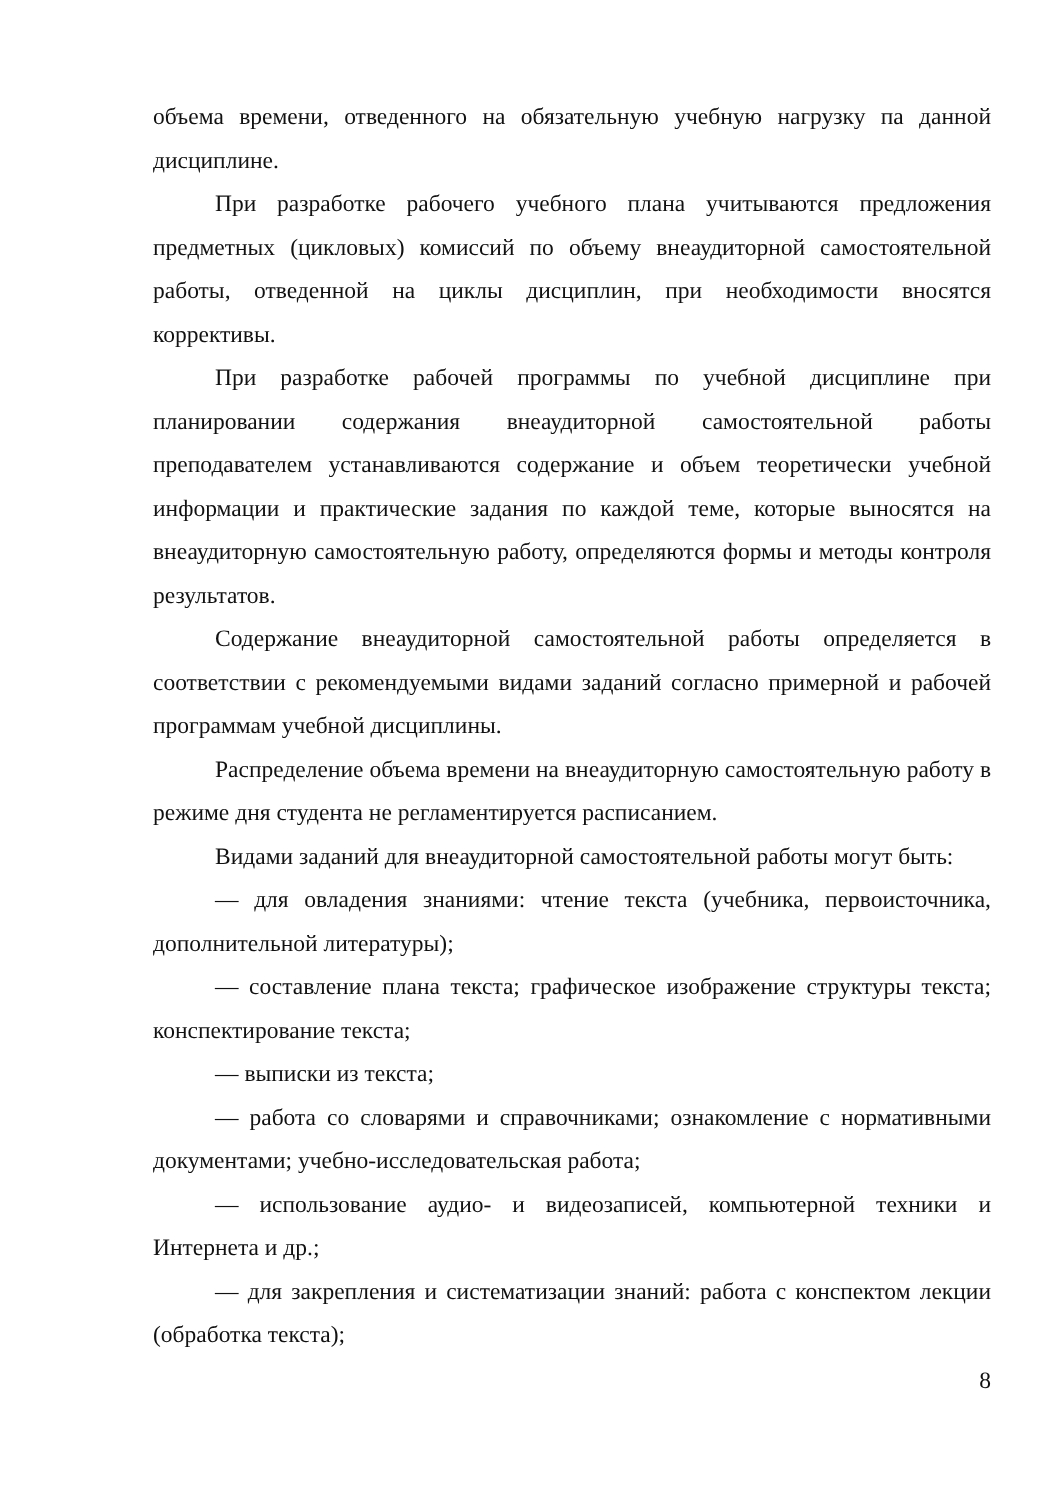объема времени, отведенного на обязательную учебную нагрузку па данной дисциплине.
При разработке рабочего учебного плана учитываются предложения предметных (цикловых) комиссий по объему внеаудиторной самостоятельной работы, отведенной на циклы дисциплин, при необходимости вносятся коррективы.
При разработке рабочей программы по учебной дисциплине при планировании содержания внеаудиторной самостоятельной работы преподавателем устанавливаются содержание и объем теоретически учебной информации и практические задания по каждой теме, которые выносятся на внеаудиторную самостоятельную работу, определяются формы и методы контроля результатов.
Содержание внеаудиторной самостоятельной работы определяется в соответствии с рекомендуемыми видами заданий согласно примерной и рабочей программам учебной дисциплины.
Распределение объема времени на внеаудиторную самостоятельную работу в режиме дня студента не регламентируется расписанием.
Видами заданий для внеаудиторной самостоятельной работы могут быть:
— для овладения знаниями: чтение текста (учебника, первоисточника, дополнительной литературы);
— составление плана текста; графическое изображение структуры текста; конспектирование текста;
— выписки из текста;
— работа со словарями и справочниками; ознакомление с нормативными документами; учебно-исследовательская работа;
— использование аудио- и видеозаписей, компьютерной техники и Интернета и др.;
— для закрепления и систематизации знаний: работа с конспектом лекции (обработка текста);
8